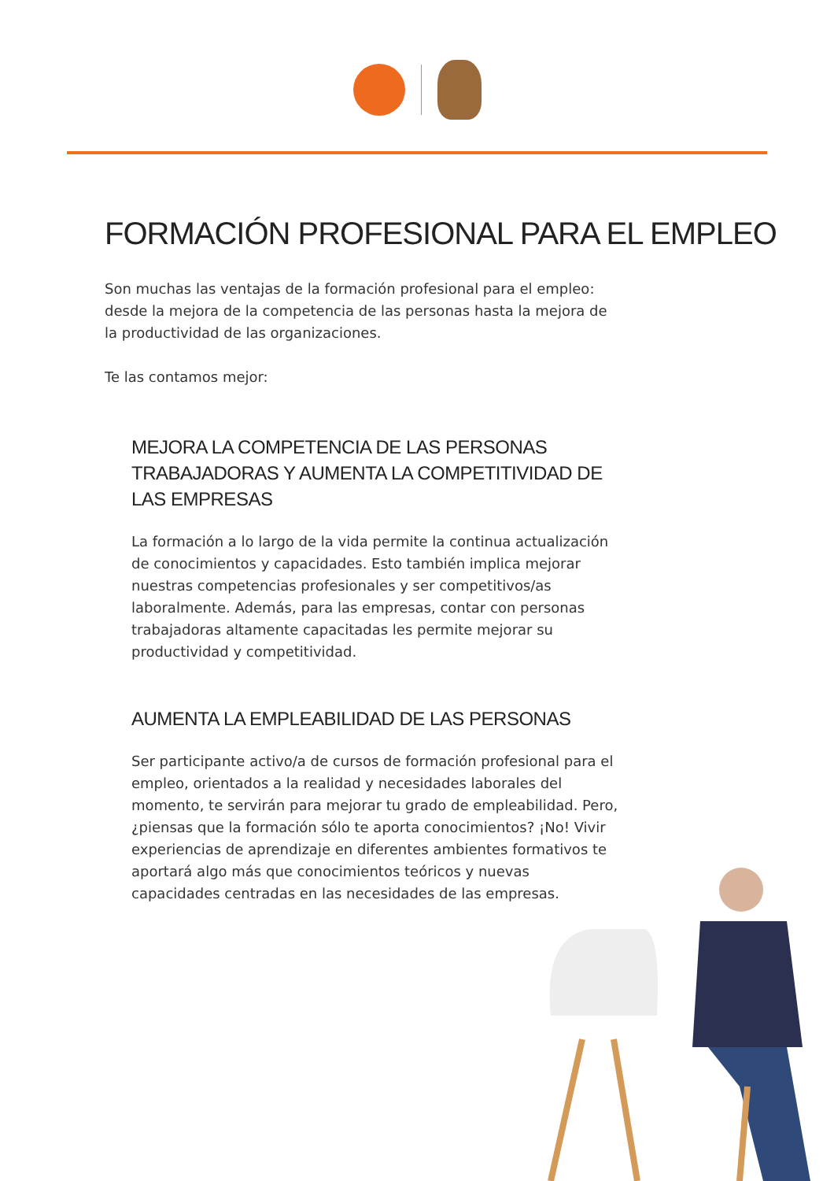FORMACIÓN PROFESIONAL PARA EL EMPLEO
Son muchas las ventajas de la formación profesional para el empleo: desde la mejora de la competencia de las personas hasta la mejora de la productividad de las organizaciones.
Te las contamos mejor:
MEJORA LA COMPETENCIA DE LAS PERSONAS TRABAJADORAS Y AUMENTA LA COMPETITIVIDAD DE LAS EMPRESAS
La formación a lo largo de la vida permite la continua actualización de conocimientos y capacidades. Esto también implica mejorar nuestras competencias profesionales y ser competitivos/as laboralmente. Además, para las empresas, contar con personas trabajadoras altamente capacitadas les permite mejorar su productividad y competitividad.
AUMENTA LA EMPLEABILIDAD DE LAS PERSONAS
Ser participante activo/a de cursos de formación profesional para el empleo, orientados a la realidad y necesidades laborales del momento, te servirán para mejorar tu grado de empleabilidad. Pero, ¿piensas que la formación sólo te aporta conocimientos? ¡No! Vivir experiencias de aprendizaje en diferentes ambientes formativos te aportará algo más que conocimientos teóricos y nuevas capacidades centradas en las necesidades de las empresas.